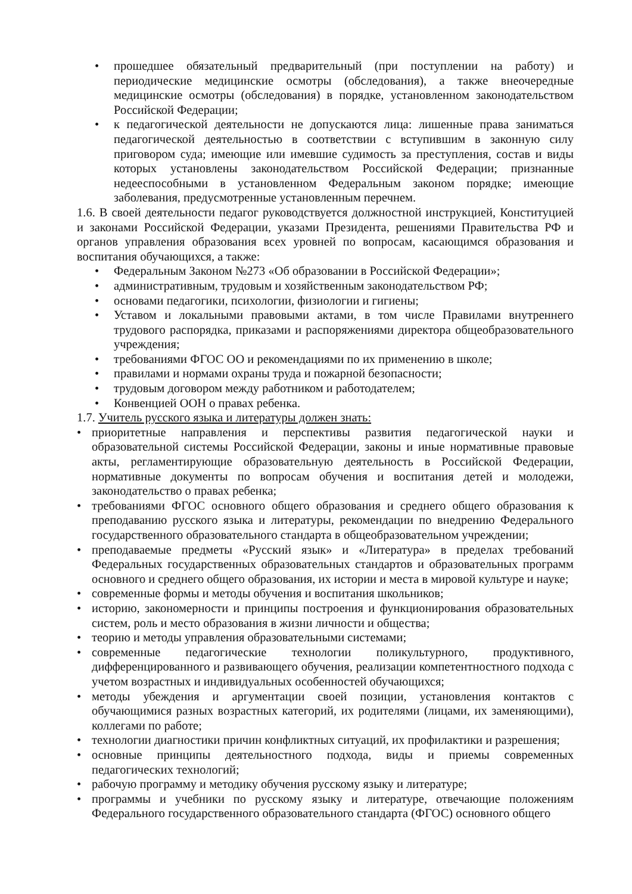• прошедшее обязательный предварительный (при поступлении на работу) и периодические медицинские осмотры (обследования), а также внеочередные медицинские осмотры (обследования) в порядке, установленном законодательством Российской Федерации;
• к педагогической деятельности не допускаются лица: лишенные права заниматься педагогической деятельностью в соответствии с вступившим в законную силу приговором суда; имеющие или имевшие судимость за преступления, состав и виды которых установлены законодательством Российской Федерации; признанные недееспособными в установленном Федеральным законом порядке; имеющие заболевания, предусмотренные установленным перечнем.
1.6. В своей деятельности педагог руководствуется должностной инструкцией, Конституцией и законами Российской Федерации, указами Президента, решениями Правительства РФ и органов управления образования всех уровней по вопросам, касающимся образования и воспитания обучающихся, а также:
• Федеральным Законом №273 «Об образовании в Российской Федерации»;
• административным, трудовым и хозяйственным законодательством РФ;
• основами педагогики, психологии, физиологии и гигиены;
• Уставом и локальными правовыми актами, в том числе Правилами внутреннего трудового распорядка, приказами и распоряжениями директора общеобразовательного учреждения;
• требованиями ФГОС ОО и рекомендациями по их применению в школе;
• правилами и нормами охраны труда и пожарной безопасности;
• трудовым договором между работником и работодателем;
• Конвенцией ООН о правах ребенка.
1.7. Учитель русского языка и литературы должен знать:
• приоритетные направления и перспективы развития педагогической науки и образовательной системы Российской Федерации, законы и иные нормативные правовые акты, регламентирующие образовательную деятельность в Российской Федерации, нормативные документы по вопросам обучения и воспитания детей и молодежи, законодательство о правах ребенка;
• требованиями ФГОС основного общего образования и среднего общего образования к преподаванию русского языка и литературы, рекомендации по внедрению Федерального государственного образовательного стандарта в общеобразовательном учреждении;
• преподаваемые предметы «Русский язык» и «Литература» в пределах требований Федеральных государственных образовательных стандартов и образовательных программ основного и среднего общего образования, их истории и места в мировой культуре и науке;
• современные формы и методы обучения и воспитания школьников;
• историю, закономерности и принципы построения и функционирования образовательных систем, роль и место образования в жизни личности и общества;
• теорию и методы управления образовательными системами;
• современные педагогические технологии поликультурного, продуктивного, дифференцированного и развивающего обучения, реализации компетентностного подхода с учетом возрастных и индивидуальных особенностей обучающихся;
• методы убеждения и аргументации своей позиции, установления контактов с обучающимися разных возрастных категорий, их родителями (лицами, их заменяющими), коллегами по работе;
• технологии диагностики причин конфликтных ситуаций, их профилактики и разрешения;
• основные принципы деятельностного подхода, виды и приемы современных педагогических технологий;
• рабочую программу и методику обучения русскому языку и литературе;
• программы и учебники по русскому языку и литературе, отвечающие положениям Федерального государственного образовательного стандарта (ФГОС) основного общего